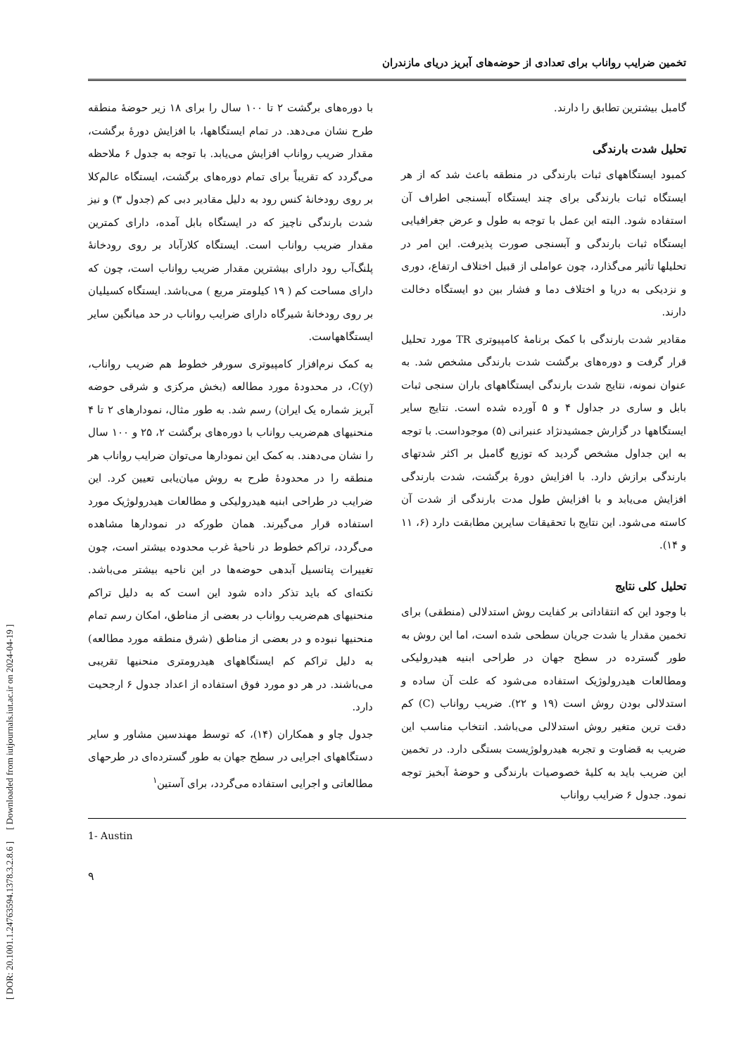[ DOR: 20.1001.1.24763594.1378.3.2.8.6 ] [ Downloaded from iutjournals.iut.ac.ir on 2024-04-19 ]
تخمین ضرایب رواناب برای تعدادی از حوضه‌های آبریز دریای مازندران
گامبل بیشترین تطابق را دارند.
تحلیل شدت بارندگی
کمبود ایستگاههای ثبات بارندگی در منطقه باعث شد که از هر ایستگاه ثبات بارندگی برای چند ایستگاه آبسنجی اطراف آن استفاده شود. البته این عمل با توجه به طول و عرض جغرافیایی ایستگاه ثبات بارندگی و آبسنجی صورت پذیرفت. این امر در تحلیلها تأثیر می‌گذارد، چون عواملی از قبیل اختلاف ارتفاع، دوری و نزدیکی به دریا و اختلاف دما و فشار بین دو ایستگاه دخالت دارند.
مقادیر شدت بارندگی با کمک برنامهٔ کامپیوتری TR مورد تحلیل قرار گرفت و دوره‌های برگشت شدت بارندگی مشخص شد. به عنوان نمونه، نتایج شدت بارندگی ایستگاههای باران سنجی ثبات بابل و ساری در جداول ۴ و ۵ آورده شده است. نتایج سایر ایستگاهها در گزارش جمشیدنژاد عنبرانی (۵) موجوداست. با توجه به این جداول مشخص گردید که توزیع گامبل بر اکثر شدتهای بارندگی برازش دارد. با افزایش دورهٔ برگشت، شدت بارندگی افزایش می‌یابد و با افزایش طول مدت بارندگی از شدت آن کاسته می‌شود. این نتایج با تحقیقات سایرین مطابقت دارد (۶، ۱۱ و ۱۴).
تحلیل کلی نتایج
با وجود این که انتقاداتی بر کفایت روش استدلالی (منطقی) برای تخمین مقدار یا شدت جریان سطحی شده است، اما این روش به طور گسترده در سطح جهان در طراحی ابنیه هیدرولیکی ومطالعات هیدرولوژیک استفاده می‌شود که علت آن ساده و استدلالی بودن روش است (۱۹ و ۲۲). ضریب رواناب (C) کم دقت ترین متغیر روش استدلالی می‌باشد. انتخاب مناسب این ضریب به قضاوت و تجربه هیدرولوژیست بستگی دارد. در تخمین این ضریب باید به کلیهٔ خصوصیات بارندگی و حوضهٔ آبخیز توجه نمود. جدول ۶ ضرایب رواناب
با دوره‌های برگشت ۲ تا ۱۰۰ سال را برای ۱۸ زیر حوضهٔ منطقه طرح نشان می‌دهد. در تمام ایستگاهها، با افزایش دورهٔ برگشت، مقدار ضریب رواناب افزایش می‌یابد. با توجه به جدول ۶ ملاحظه می‌گردد که تقریباً برای تمام دوره‌های برگشت، ایستگاه عالم‌کلا بر روی رودخانهٔ کنس رود به دلیل مقادیر دبی کم (جدول ۳) و نیز شدت بارندگی ناچیز که در ایستگاه بابل آمده، دارای کمترین مقدار ضریب رواناب است. ایستگاه کلارآباد بر روی رودخانهٔ پلنگ‌آب رود دارای بیشترین مقدار ضریب رواناب است، چون که دارای مساحت کم ( ۱۹ کیلومتر مربع ) می‌باشد. ایستگاه کسیلیان بر روی رودخانهٔ شیرگاه دارای ضرایب رواناب در حد میانگین سایر ایستگاههاست.
به کمک نرم‌افزار کامپیوتری سورفر خطوط هم ضریب رواناب، C(y)، در محدودهٔ مورد مطالعه (بخش مرکزی و شرقی حوضه آبریز شماره یک ایران) رسم شد. به طور مثال، نمودارهای ۲ تا ۴ منحنیهای هم‌ضریب رواناب با دوره‌های برگشت ۲، ۲۵ و ۱۰۰ سال را نشان می‌دهند. به کمک این نمودارها می‌توان ضرایب رواناب هر منطقه را در محدودهٔ طرح به روش میان‌یابی تعیین کرد. این ضرایب در طراحی ابنیه هیدرولیکی و مطالعات هیدرولوژیک مورد استفاده قرار می‌گیرند. همان طورکه در نمودارها مشاهده می‌گردد، تراکم خطوط در ناحیهٔ غرب محدوده بیشتر است، چون تغییرات پتانسیل آبدهی حوضه‌ها در این ناحیه بیشتر می‌باشد. نکته‌ای که باید تذکر داده شود این است که به دلیل تراکم منحنیهای هم‌ضریب رواناب در بعضی از مناطق، امکان رسم تمام منحنیها نبوده و در بعضی از مناطق (شرق منطقه مورد مطالعه) به دلیل تراکم کم ایستگاههای هیدرومتری منحنیها تقریبی می‌باشند. در هر دو مورد فوق استفاده از اعداد جدول ۶ ارجحیت دارد.
جدول چاو و همکاران (۱۴)، که توسط مهندسین مشاور و سایر دستگاههای اجرایی در سطح جهان به طور گسترده‌ای در طرحهای مطالعاتی و اجرایی استفاده می‌گردد، برای آستین<sup>۱</sup>
1- Austin
۹